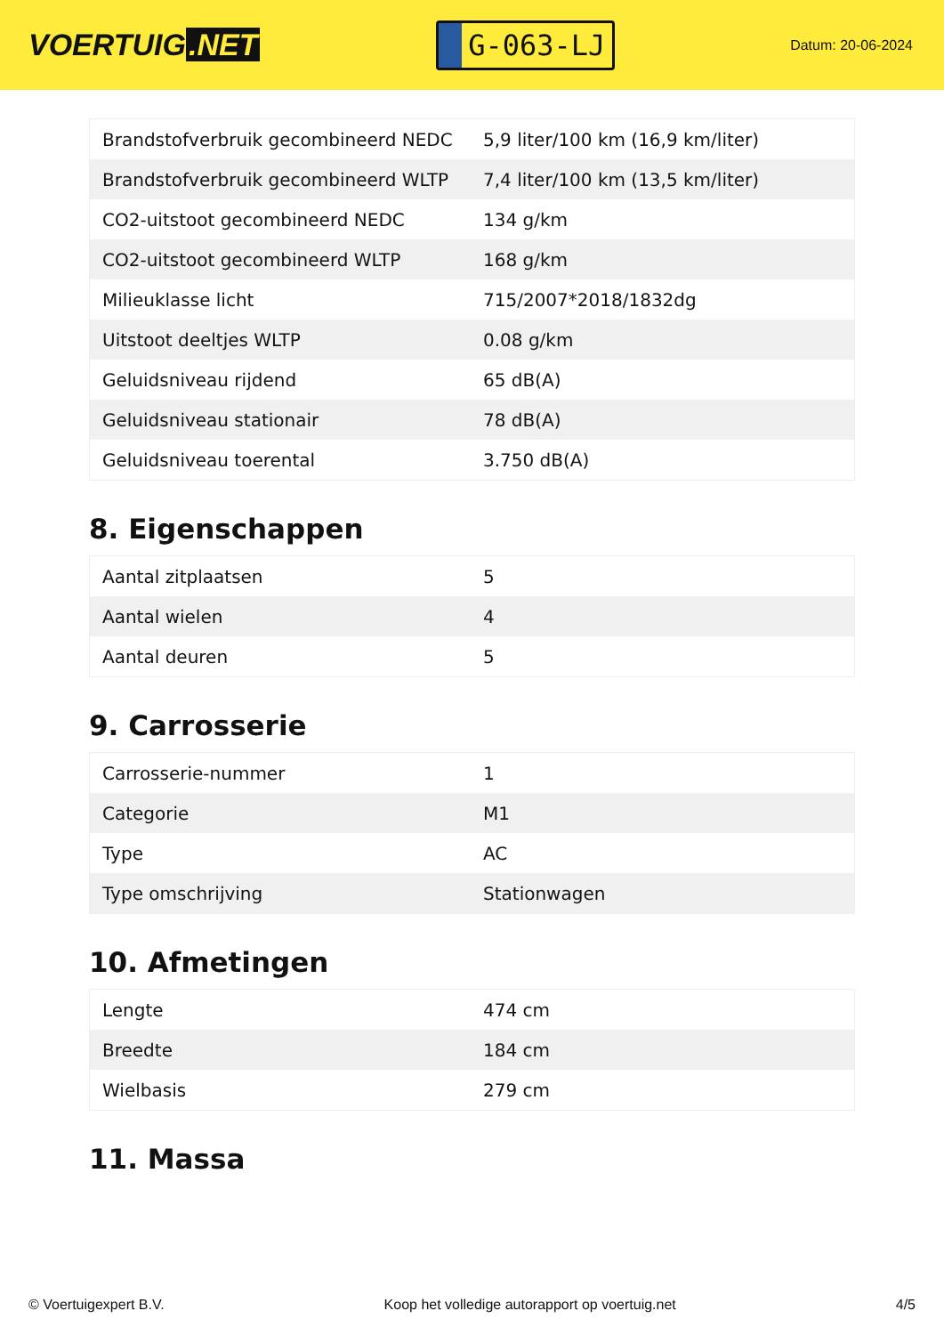VOERTUIG.NET
G-063-LJ
Datum: 20-06-2024
| Brandstofverbruik gecombineerd NEDC | 5,9 liter/100 km (16,9 km/liter) |
| Brandstofverbruik gecombineerd WLTP | 7,4 liter/100 km (13,5 km/liter) |
| CO2-uitstoot gecombineerd NEDC | 134 g/km |
| CO2-uitstoot gecombineerd WLTP | 168 g/km |
| Milieuklasse licht | 715/2007*2018/1832dg |
| Uitstoot deeltjes WLTP | 0.08 g/km |
| Geluidsniveau rijdend | 65 dB(A) |
| Geluidsniveau stationair | 78 dB(A) |
| Geluidsniveau toerental | 3.750 dB(A) |
8. Eigenschappen
| Aantal zitplaatsen | 5 |
| Aantal wielen | 4 |
| Aantal deuren | 5 |
9. Carrosserie
| Carrosserie-nummer | 1 |
| Categorie | M1 |
| Type | AC |
| Type omschrijving | Stationwagen |
10. Afmetingen
| Lengte | 474 cm |
| Breedte | 184 cm |
| Wielbasis | 279 cm |
11. Massa
© Voertuigexpert B.V. Koop het volledige autorapport op voertuig.net 4/5